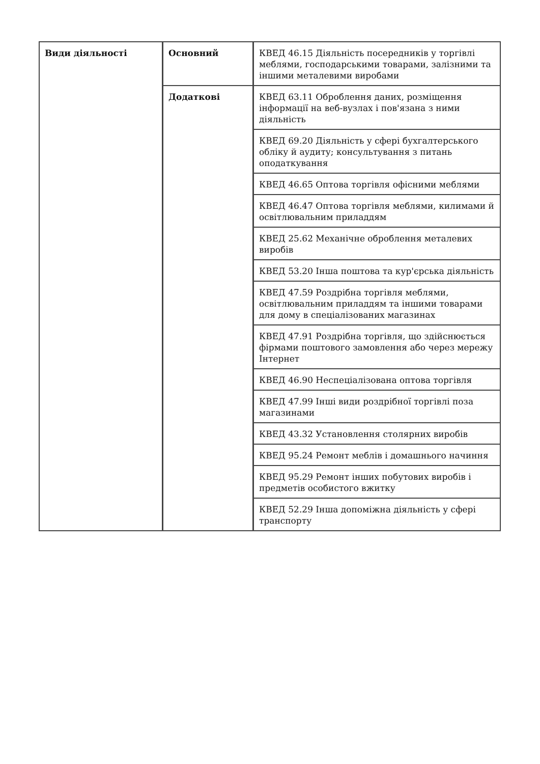| Види діяльності | Основний | КВЕД 46.15 Діяльність посередників у торгівлі меблями, господарськими товарами, залізними та іншими металевими виробами |
| | Додаткові | КВЕД 63.11 Оброблення даних, розміщення інформації на веб-вузлах і пов'язана з ними діяльність |
| | | КВЕД 69.20 Діяльність у сфері бухгалтерського обліку й аудиту; консультування з питань оподаткування |
| | | КВЕД 46.65 Оптова торгівля офісними меблями |
| | | КВЕД 46.47 Оптова торгівля меблями, килимами й освітлювальним приладдям |
| | | КВЕД 25.62 Механічне оброблення металевих виробів |
| | | КВЕД 53.20 Інша поштова та кур'єрська діяльність |
| | | КВЕД 47.59 Роздрібна торгівля меблями, освітлювальним приладдям та іншими товарами для дому в спеціалізованих магазинах |
| | | КВЕД 47.91 Роздрібна торгівля, що здійснюється фірмами поштового замовлення або через мережу Інтернет |
| | | КВЕД 46.90 Неспеціалізована оптова торгівля |
| | | КВЕД 47.99 Інші види роздрібної торгівлі поза магазинами |
| | | КВЕД 43.32 Установлення столярних виробів |
| | | КВЕД 95.24 Ремонт меблів і домашнього начиння |
| | | КВЕД 95.29 Ремонт інших побутових виробів і предметів особистого вжитку |
| | | КВЕД 52.29 Інша допоміжна діяльність у сфері транспорту |